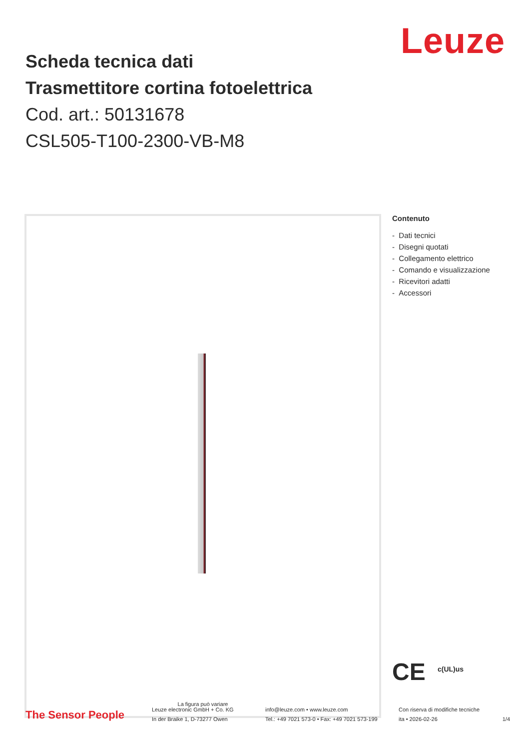Leuze
Scheda tecnica dati
Trasmettitore cortina fotoelettrica
Cod. art.: 50131678
CSL505-T100-2300-VB-M8
La figura può variare
Contenuto
- Dati tecnici
- Disegni quotati
- Collegamento elettrico
- Comando e visualizzazione
- Ricevitori adatti
- Accessori
CE c(UL)us
The Sensor People
Leuze electronic GmbH + Co. KG
In der Braike 1, D-73277 Owen
info@leuze.com • www.leuze.com
Tel.: +49 7021 573-0 • Fax: +49 7021 573-199
Con riserva di modifiche tecniche
ita • 2026-02-26
1/4